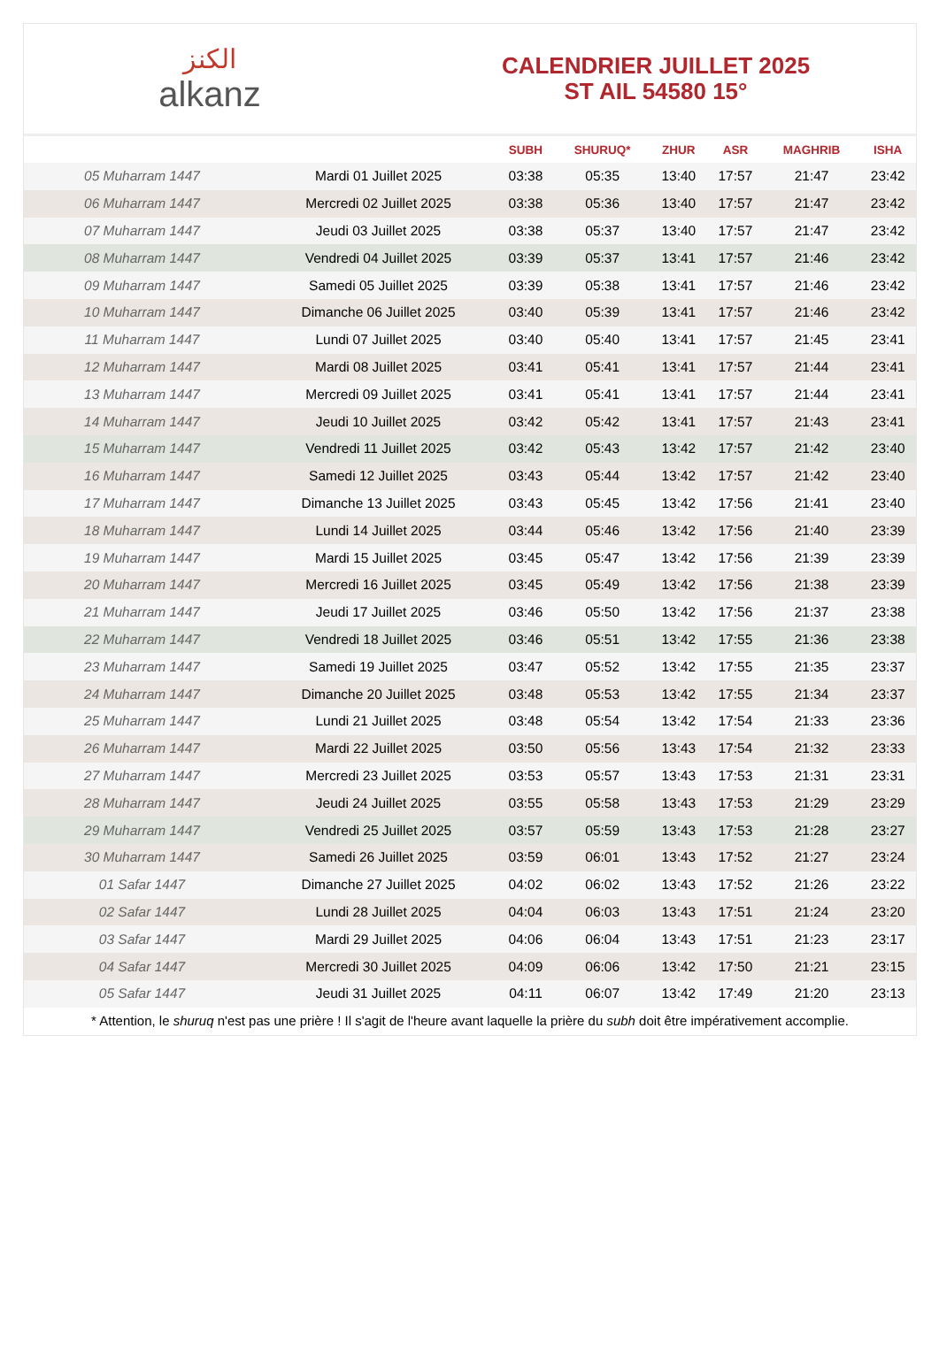الكنز
alkanz
CALENDRIER JUILLET 2025
ST AIL 54580 15°
| | | SUBH | SHURUQ* | ZHUR | ASR | MAGHRIB | ISHA |
| --- | --- | --- | --- | --- | --- | --- | --- |
| 05 Muharram 1447 | Mardi 01 Juillet 2025 | 03:38 | 05:35 | 13:40 | 17:57 | 21:47 | 23:42 |
| 06 Muharram 1447 | Mercredi 02 Juillet 2025 | 03:38 | 05:36 | 13:40 | 17:57 | 21:47 | 23:42 |
| 07 Muharram 1447 | Jeudi 03 Juillet 2025 | 03:38 | 05:37 | 13:40 | 17:57 | 21:47 | 23:42 |
| 08 Muharram 1447 | Vendredi 04 Juillet 2025 | 03:39 | 05:37 | 13:41 | 17:57 | 21:46 | 23:42 |
| 09 Muharram 1447 | Samedi 05 Juillet 2025 | 03:39 | 05:38 | 13:41 | 17:57 | 21:46 | 23:42 |
| 10 Muharram 1447 | Dimanche 06 Juillet 2025 | 03:40 | 05:39 | 13:41 | 17:57 | 21:46 | 23:42 |
| 11 Muharram 1447 | Lundi 07 Juillet 2025 | 03:40 | 05:40 | 13:41 | 17:57 | 21:45 | 23:41 |
| 12 Muharram 1447 | Mardi 08 Juillet 2025 | 03:41 | 05:41 | 13:41 | 17:57 | 21:44 | 23:41 |
| 13 Muharram 1447 | Mercredi 09 Juillet 2025 | 03:41 | 05:41 | 13:41 | 17:57 | 21:44 | 23:41 |
| 14 Muharram 1447 | Jeudi 10 Juillet 2025 | 03:42 | 05:42 | 13:41 | 17:57 | 21:43 | 23:41 |
| 15 Muharram 1447 | Vendredi 11 Juillet 2025 | 03:42 | 05:43 | 13:42 | 17:57 | 21:42 | 23:40 |
| 16 Muharram 1447 | Samedi 12 Juillet 2025 | 03:43 | 05:44 | 13:42 | 17:57 | 21:42 | 23:40 |
| 17 Muharram 1447 | Dimanche 13 Juillet 2025 | 03:43 | 05:45 | 13:42 | 17:56 | 21:41 | 23:40 |
| 18 Muharram 1447 | Lundi 14 Juillet 2025 | 03:44 | 05:46 | 13:42 | 17:56 | 21:40 | 23:39 |
| 19 Muharram 1447 | Mardi 15 Juillet 2025 | 03:45 | 05:47 | 13:42 | 17:56 | 21:39 | 23:39 |
| 20 Muharram 1447 | Mercredi 16 Juillet 2025 | 03:45 | 05:49 | 13:42 | 17:56 | 21:38 | 23:39 |
| 21 Muharram 1447 | Jeudi 17 Juillet 2025 | 03:46 | 05:50 | 13:42 | 17:56 | 21:37 | 23:38 |
| 22 Muharram 1447 | Vendredi 18 Juillet 2025 | 03:46 | 05:51 | 13:42 | 17:55 | 21:36 | 23:38 |
| 23 Muharram 1447 | Samedi 19 Juillet 2025 | 03:47 | 05:52 | 13:42 | 17:55 | 21:35 | 23:37 |
| 24 Muharram 1447 | Dimanche 20 Juillet 2025 | 03:48 | 05:53 | 13:42 | 17:55 | 21:34 | 23:37 |
| 25 Muharram 1447 | Lundi 21 Juillet 2025 | 03:48 | 05:54 | 13:42 | 17:54 | 21:33 | 23:36 |
| 26 Muharram 1447 | Mardi 22 Juillet 2025 | 03:50 | 05:56 | 13:43 | 17:54 | 21:32 | 23:33 |
| 27 Muharram 1447 | Mercredi 23 Juillet 2025 | 03:53 | 05:57 | 13:43 | 17:53 | 21:31 | 23:31 |
| 28 Muharram 1447 | Jeudi 24 Juillet 2025 | 03:55 | 05:58 | 13:43 | 17:53 | 21:29 | 23:29 |
| 29 Muharram 1447 | Vendredi 25 Juillet 2025 | 03:57 | 05:59 | 13:43 | 17:53 | 21:28 | 23:27 |
| 30 Muharram 1447 | Samedi 26 Juillet 2025 | 03:59 | 06:01 | 13:43 | 17:52 | 21:27 | 23:24 |
| 01 Safar 1447 | Dimanche 27 Juillet 2025 | 04:02 | 06:02 | 13:43 | 17:52 | 21:26 | 23:22 |
| 02 Safar 1447 | Lundi 28 Juillet 2025 | 04:04 | 06:03 | 13:43 | 17:51 | 21:24 | 23:20 |
| 03 Safar 1447 | Mardi 29 Juillet 2025 | 04:06 | 06:04 | 13:43 | 17:51 | 21:23 | 23:17 |
| 04 Safar 1447 | Mercredi 30 Juillet 2025 | 04:09 | 06:06 | 13:42 | 17:50 | 21:21 | 23:15 |
| 05 Safar 1447 | Jeudi 31 Juillet 2025 | 04:11 | 06:07 | 13:42 | 17:49 | 21:20 | 23:13 |
* Attention, le shuruq n'est pas une prière ! Il s'agit de l'heure avant laquelle la prière du subh doit être impérativement accomplie.